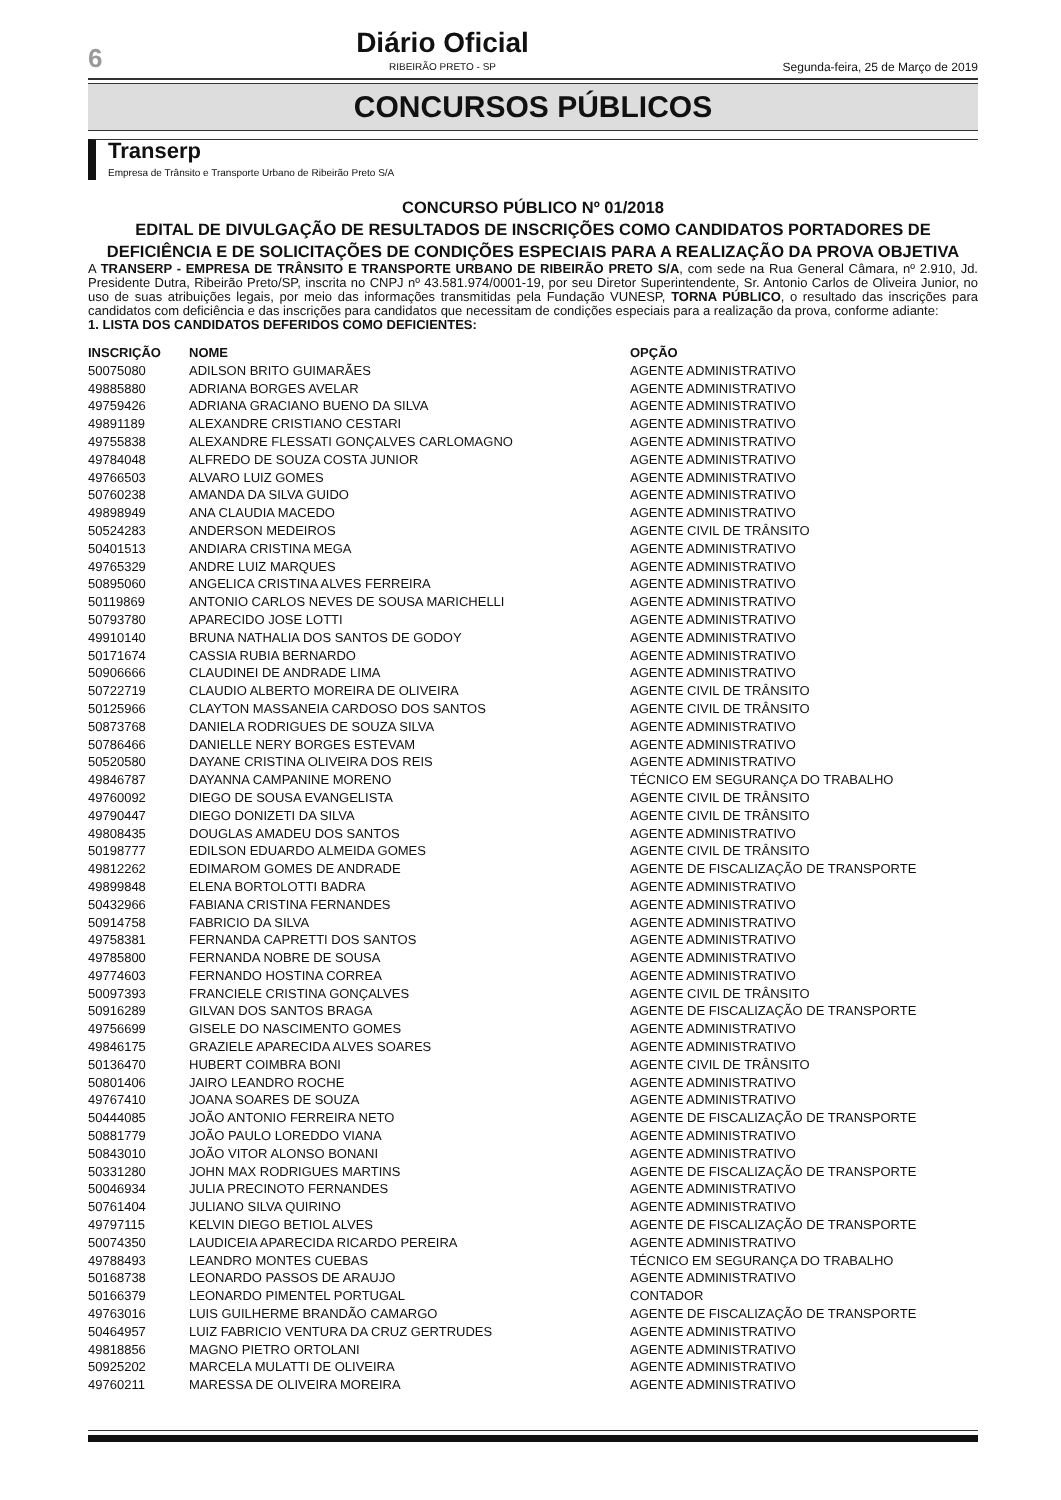6
Diário Oficial
RIBEIRÃO PRETO - SP
Segunda-feira, 25 de Março de 2019
CONCURSOS PÚBLICOS
Transerp
Empresa de Trânsito e Transporte Urbano de Ribeirão Preto S/A
CONCURSO PÚBLICO Nº 01/2018
EDITAL DE DIVULGAÇÃO DE RESULTADOS DE INSCRIÇÕES COMO CANDIDATOS PORTADORES DE DEFICIÊNCIA E DE SOLICITAÇÕES DE CONDIÇÕES ESPECIAIS PARA A REALIZAÇÃO DA PROVA OBJETIVA
A TRANSERP - EMPRESA DE TRÂNSITO E TRANSPORTE URBANO DE RIBEIRÃO PRETO S/A, com sede na Rua General Câmara, nº 2.910, Jd. Presidente Dutra, Ribeirão Preto/SP, inscrita no CNPJ nº 43.581.974/0001-19, por seu Diretor Superintendente, Sr. Antonio Carlos de Oliveira Junior, no uso de suas atribuições legais, por meio das informações transmitidas pela Fundação VUNESP, TORNA PÚBLICO, o resultado das inscrições para candidatos com deficiência e das inscrições para candidatos que necessitam de condições especiais para a realização da prova, conforme adiante:
1. LISTA DOS CANDIDATOS DEFERIDOS COMO DEFICIENTES:
| INSCRIÇÃO | NOME | OPÇÃO |
| --- | --- | --- |
| 50075080 | ADILSON BRITO GUIMARÃES | AGENTE ADMINISTRATIVO |
| 49885880 | ADRIANA BORGES AVELAR | AGENTE ADMINISTRATIVO |
| 49759426 | ADRIANA GRACIANO BUENO DA SILVA | AGENTE ADMINISTRATIVO |
| 49891189 | ALEXANDRE CRISTIANO CESTARI | AGENTE ADMINISTRATIVO |
| 49755838 | ALEXANDRE FLESSATI GONÇALVES CARLOMAGNO | AGENTE ADMINISTRATIVO |
| 49784048 | ALFREDO DE SOUZA COSTA JUNIOR | AGENTE ADMINISTRATIVO |
| 49766503 | ALVARO LUIZ GOMES | AGENTE ADMINISTRATIVO |
| 50760238 | AMANDA DA SILVA GUIDO | AGENTE ADMINISTRATIVO |
| 49898949 | ANA CLAUDIA MACEDO | AGENTE ADMINISTRATIVO |
| 50524283 | ANDERSON MEDEIROS | AGENTE CIVIL DE TRÂNSITO |
| 50401513 | ANDIARA CRISTINA MEGA | AGENTE ADMINISTRATIVO |
| 49765329 | ANDRE LUIZ MARQUES | AGENTE ADMINISTRATIVO |
| 50895060 | ANGELICA CRISTINA ALVES FERREIRA | AGENTE ADMINISTRATIVO |
| 50119869 | ANTONIO CARLOS NEVES DE SOUSA MARICHELLI | AGENTE ADMINISTRATIVO |
| 50793780 | APARECIDO JOSE LOTTI | AGENTE ADMINISTRATIVO |
| 49910140 | BRUNA NATHALIA DOS SANTOS DE GODOY | AGENTE ADMINISTRATIVO |
| 50171674 | CASSIA RUBIA BERNARDO | AGENTE ADMINISTRATIVO |
| 50906666 | CLAUDINEI DE ANDRADE LIMA | AGENTE ADMINISTRATIVO |
| 50722719 | CLAUDIO ALBERTO MOREIRA DE OLIVEIRA | AGENTE CIVIL DE TRÂNSITO |
| 50125966 | CLAYTON MASSANEIA CARDOSO DOS SANTOS | AGENTE CIVIL DE TRÂNSITO |
| 50873768 | DANIELA RODRIGUES DE SOUZA SILVA | AGENTE ADMINISTRATIVO |
| 50786466 | DANIELLE NERY BORGES ESTEVAM | AGENTE ADMINISTRATIVO |
| 50520580 | DAYANE CRISTINA OLIVEIRA DOS REIS | AGENTE ADMINISTRATIVO |
| 49846787 | DAYANNA CAMPANINE MORENO | TÉCNICO EM SEGURANÇA DO TRABALHO |
| 49760092 | DIEGO DE SOUSA EVANGELISTA | AGENTE CIVIL DE TRÂNSITO |
| 49790447 | DIEGO DONIZETI DA SILVA | AGENTE CIVIL DE TRÂNSITO |
| 49808435 | DOUGLAS AMADEU DOS SANTOS | AGENTE ADMINISTRATIVO |
| 50198777 | EDILSON EDUARDO ALMEIDA GOMES | AGENTE CIVIL DE TRÂNSITO |
| 49812262 | EDIMAROM GOMES DE ANDRADE | AGENTE DE FISCALIZAÇÃO DE TRANSPORTE |
| 49899848 | ELENA BORTOLOTTI BADRA | AGENTE ADMINISTRATIVO |
| 50432966 | FABIANA CRISTINA FERNANDES | AGENTE ADMINISTRATIVO |
| 50914758 | FABRICIO DA SILVA | AGENTE ADMINISTRATIVO |
| 49758381 | FERNANDA CAPRETTI DOS SANTOS | AGENTE ADMINISTRATIVO |
| 49785800 | FERNANDA NOBRE DE SOUSA | AGENTE ADMINISTRATIVO |
| 49774603 | FERNANDO HOSTINA CORREA | AGENTE ADMINISTRATIVO |
| 50097393 | FRANCIELE CRISTINA GONÇALVES | AGENTE CIVIL DE TRÂNSITO |
| 50916289 | GILVAN DOS SANTOS BRAGA | AGENTE DE FISCALIZAÇÃO DE TRANSPORTE |
| 49756699 | GISELE DO NASCIMENTO GOMES | AGENTE ADMINISTRATIVO |
| 49846175 | GRAZIELE APARECIDA ALVES SOARES | AGENTE ADMINISTRATIVO |
| 50136470 | HUBERT COIMBRA BONI | AGENTE CIVIL DE TRÂNSITO |
| 50801406 | JAIRO LEANDRO ROCHE | AGENTE ADMINISTRATIVO |
| 49767410 | JOANA SOARES DE SOUZA | AGENTE ADMINISTRATIVO |
| 50444085 | JOÃO ANTONIO FERREIRA NETO | AGENTE DE FISCALIZAÇÃO DE TRANSPORTE |
| 50881779 | JOÃO PAULO LOREDDO VIANA | AGENTE ADMINISTRATIVO |
| 50843010 | JOÃO VITOR ALONSO BONANI | AGENTE ADMINISTRATIVO |
| 50331280 | JOHN MAX RODRIGUES MARTINS | AGENTE DE FISCALIZAÇÃO DE TRANSPORTE |
| 50046934 | JULIA PRECINOTO FERNANDES | AGENTE ADMINISTRATIVO |
| 50761404 | JULIANO SILVA QUIRINO | AGENTE ADMINISTRATIVO |
| 49797115 | KELVIN DIEGO BETIOL ALVES | AGENTE DE FISCALIZAÇÃO DE TRANSPORTE |
| 50074350 | LAUDICEIA APARECIDA RICARDO PEREIRA | AGENTE ADMINISTRATIVO |
| 49788493 | LEANDRO MONTES CUEBAS | TÉCNICO EM SEGURANÇA DO TRABALHO |
| 50168738 | LEONARDO PASSOS DE ARAUJO | AGENTE ADMINISTRATIVO |
| 50166379 | LEONARDO PIMENTEL PORTUGAL | CONTADOR |
| 49763016 | LUIS GUILHERME BRANDÃO CAMARGO | AGENTE DE FISCALIZAÇÃO DE TRANSPORTE |
| 50464957 | LUIZ FABRICIO VENTURA DA CRUZ GERTRUDES | AGENTE ADMINISTRATIVO |
| 49818856 | MAGNO PIETRO ORTOLANI | AGENTE ADMINISTRATIVO |
| 50925202 | MARCELA MULATTI DE OLIVEIRA | AGENTE ADMINISTRATIVO |
| 49760211 | MARESSA DE OLIVEIRA MOREIRA | AGENTE ADMINISTRATIVO |